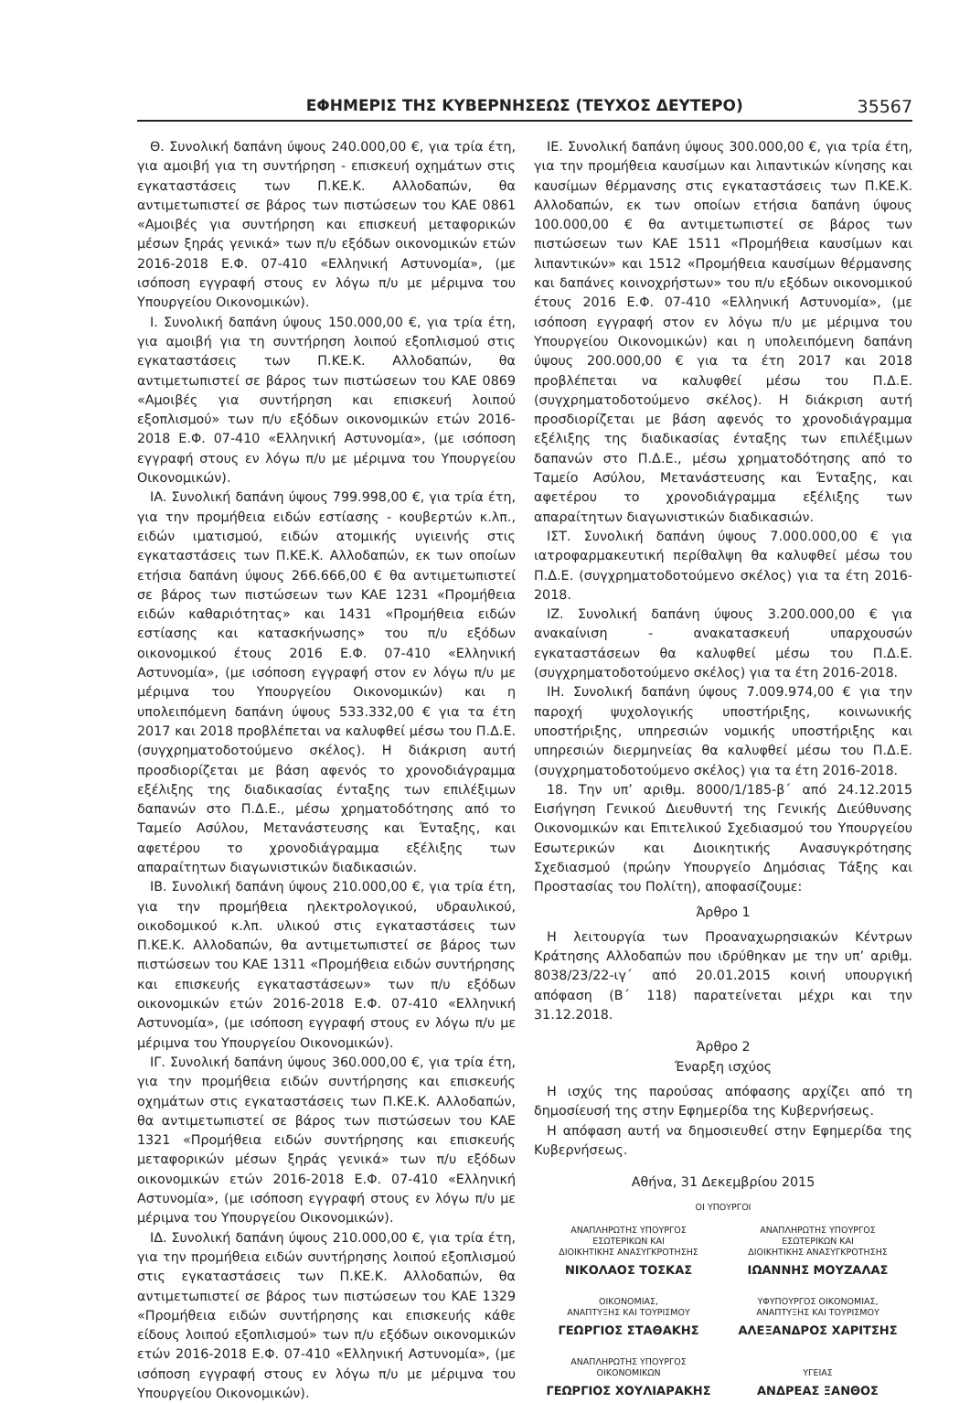ΕΦΗΜΕΡΙΣ ΤΗΣ ΚΥΒΕΡΝΗΣΕΩΣ (ΤΕΥΧΟΣ ΔΕΥΤΕΡΟ) 35567
Θ. Συνολική δαπάνη ύψους 240.000,00 €, για τρία έτη, για αμοιβή για τη συντήρηση - επισκευή οχημάτων στις εγκαταστάσεις των Π.ΚΕ.Κ. Αλλοδαπών, θα αντιμετωπιστεί σε βάρος των πιστώσεων του ΚΑΕ 0861 «Αμοιβές για συντήρηση και επισκευή μεταφορικών μέσων ξηράς γενικά» των π/υ εξόδων οικονομικών ετών 2016-2018 Ε.Φ. 07-410 «Ελληνική Αστυνομία», (με ισόποση εγγραφή στους εν λόγω π/υ με μέριμνα του Υπουργείου Οικονομικών).
Ι. Συνολική δαπάνη ύψους 150.000,00 €, για τρία έτη, για αμοιβή για τη συντήρηση λοιπού εξοπλισμού στις εγκαταστάσεις των Π.ΚΕ.Κ. Αλλοδαπών, θα αντιμετωπιστεί σε βάρος των πιστώσεων του ΚΑΕ 0869 «Αμοιβές για συντήρηση και επισκευή λοιπού εξοπλισμού» των π/υ εξόδων οικονομικών ετών 2016-2018 Ε.Φ. 07-410 «Ελληνική Αστυνομία», (με ισόποση εγγραφή στους εν λόγω π/υ με μέριμνα του Υπουργείου Οικονομικών).
ΙΑ. Συνολική δαπάνη ύψους 799.998,00 €, για τρία έτη, για την προμήθεια ειδών εστίασης - κουβερτών κ.λπ., ειδών ιματισμού, ειδών ατομικής υγιεινής στις εγκαταστάσεις των Π.ΚΕ.Κ. Αλλοδαπών, εκ των οποίων ετήσια δαπάνη ύψους 266.666,00 € θα αντιμετωπιστεί σε βάρος των πιστώσεων των ΚΑΕ 1231 «Προμήθεια ειδών καθαριότητας» και 1431 «Προμήθεια ειδών εστίασης και κατασκήνωσης» του π/υ εξόδων οικονομικού έτους 2016 Ε.Φ. 07-410 «Ελληνική Αστυνομία», (με ισόποση εγγραφή στον εν λόγω π/υ με μέριμνα του Υπουργείου Οικονομικών) και η υπολειπόμενη δαπάνη ύψους 533.332,00 € για τα έτη 2017 και 2018 προβλέπεται να καλυφθεί μέσω του Π.Δ.Ε. (συγχρηματοδοτούμενο σκέλος). Η διάκριση αυτή προσδιορίζεται με βάση αφενός το χρονοδιάγραμμα εξέλιξης της διαδικασίας ένταξης των επιλέξιμων δαπανών στο Π.Δ.Ε., μέσω χρηματοδότησης από το Ταμείο Ασύλου, Μετανάστευσης και Ένταξης, και αφετέρου το χρονοδιάγραμμα εξέλιξης των απαραίτητων διαγωνιστικών διαδικασιών.
ΙΒ. Συνολική δαπάνη ύψους 210.000,00 €, για τρία έτη, για την προμήθεια ηλεκτρολογικού, υδραυλικού, οικοδομικού κ.λπ. υλικού στις εγκαταστάσεις των Π.ΚΕ.Κ. Αλλοδαπών, θα αντιμετωπιστεί σε βάρος των πιστώσεων του ΚΑΕ 1311 «Προμήθεια ειδών συντήρησης και επισκευής εγκαταστάσεων» των π/υ εξόδων οικονομικών ετών 2016-2018 Ε.Φ. 07-410 «Ελληνική Αστυνομία», (με ισόποση εγγραφή στους εν λόγω π/υ με μέριμνα του Υπουργείου Οικονομικών).
ΙΓ. Συνολική δαπάνη ύψους 360.000,00 €, για τρία έτη, για την προμήθεια ειδών συντήρησης και επισκευής οχημάτων στις εγκαταστάσεις των Π.ΚΕ.Κ. Αλλοδαπών, θα αντιμετωπιστεί σε βάρος των πιστώσεων του ΚΑΕ 1321 «Προμήθεια ειδών συντήρησης και επισκευής μεταφορικών μέσων ξηράς γενικά» των π/υ εξόδων οικονομικών ετών 2016-2018 Ε.Φ. 07-410 «Ελληνική Αστυνομία», (με ισόποση εγγραφή στους εν λόγω π/υ με μέριμνα του Υπουργείου Οικονομικών).
ΙΔ. Συνολική δαπάνη ύψους 210.000,00 €, για τρία έτη, για την προμήθεια ειδών συντήρησης λοιπού εξοπλισμού στις εγκαταστάσεις των Π.ΚΕ.Κ. Αλλοδαπών, θα αντιμετωπιστεί σε βάρος των πιστώσεων του ΚΑΕ 1329 «Προμήθεια ειδών συντήρησης και επισκευής κάθε είδους λοιπού εξοπλισμού» των π/υ εξόδων οικονομικών ετών 2016-2018 Ε.Φ. 07-410 «Ελληνική Αστυνομία», (με ισόποση εγγραφή στους εν λόγω π/υ με μέριμνα του Υπουργείου Οικονομικών).
ΙΕ. Συνολική δαπάνη ύψους 300.000,00 €, για τρία έτη, για την προμήθεια καυσίμων και λιπαντικών κίνησης και καυσίμων θέρμανσης στις εγκαταστάσεις των Π.ΚΕ.Κ. Αλλοδαπών, εκ των οποίων ετήσια δαπάνη ύψους 100.000,00 € θα αντιμετωπιστεί σε βάρος των πιστώσεων των ΚΑΕ 1511 «Προμήθεια καυσίμων και λιπαντικών» και 1512 «Προμήθεια καυσίμων θέρμανσης και δαπάνες κοινοχρήστων» του π/υ εξόδων οικονομικού έτους 2016 Ε.Φ. 07-410 «Ελληνική Αστυνομία», (με ισόποση εγγραφή στον εν λόγω π/υ με μέριμνα του Υπουργείου Οικονομικών) και η υπολειπόμενη δαπάνη ύψους 200.000,00 € για τα έτη 2017 και 2018 προβλέπεται να καλυφθεί μέσω του Π.Δ.Ε. (συγχρηματοδοτούμενο σκέλος). Η διάκριση αυτή προσδιορίζεται με βάση αφενός το χρονοδιάγραμμα εξέλιξης της διαδικασίας ένταξης των επιλέξιμων δαπανών στο Π.Δ.Ε., μέσω χρηματοδότησης από το Ταμείο Ασύλου, Μετανάστευσης και Ένταξης, και αφετέρου το χρονοδιάγραμμα εξέλιξης των απαραίτητων διαγωνιστικών διαδικασιών.
ΙΣΤ. Συνολική δαπάνη ύψους 7.000.000,00 € για ιατροφαρμακευτική περίθαλψη θα καλυφθεί μέσω του Π.Δ.Ε. (συγχρηματοδοτούμενο σκέλος) για τα έτη 2016-2018.
ΙΖ. Συνολική δαπάνη ύψους 3.200.000,00 € για ανακαίνιση - ανακατασκευή υπαρχουσών εγκαταστάσεων θα καλυφθεί μέσω του Π.Δ.Ε. (συγχρηματοδοτούμενο σκέλος) για τα έτη 2016-2018.
ΙΗ. Συνολική δαπάνη ύψους 7.009.974,00 € για την παροχή ψυχολογικής υποστήριξης, κοινωνικής υποστήριξης, υπηρεσιών νομικής υποστήριξης και υπηρεσιών διερμηνείας θα καλυφθεί μέσω του Π.Δ.Ε. (συγχρηματοδοτούμενο σκέλος) για τα έτη 2016-2018.
18. Την υπ’ αριθμ. 8000/1/185-β΄ από 24.12.2015 Εισήγηση Γενικού Διευθυντή της Γενικής Διεύθυνσης Οικονομικών και Επιτελικού Σχεδιασμού του Υπουργείου Εσωτερικών και Διοικητικής Ανασυγκρότησης Σχεδιασμού (πρώην Υπουργείο Δημόσιας Τάξης και Προστασίας του Πολίτη), αποφασίζουμε:
Άρθρο 1
Η λειτουργία των Προαναχωρησιακών Κέντρων Κράτησης Αλλοδαπών που ιδρύθηκαν με την υπ’ αριθμ. 8038/23/22-ιγ΄ από 20.01.2015 κοινή υπουργική απόφαση (Β΄ 118) παρατείνεται μέχρι και την 31.12.2018.
Άρθρο 2
Έναρξη ισχύος
Η ισχύς της παρούσας απόφασης αρχίζει από τη δημοσίευσή της στην Εφημερίδα της Κυβερνήσεως.
Η απόφαση αυτή να δημοσιευθεί στην Εφημερίδα της Κυβερνήσεως.
Αθήνα, 31 Δεκεμβρίου 2015
ΟΙ ΥΠΟΥΡΓΟΙ
ΑΝΑΠΛΗΡΩΤΗΣ ΥΠΟΥΡΓΟΣ
ΕΣΩΤΕΡΙΚΩΝ ΚΑΙ
ΔΙΟΙΚΗΤΙΚΗΣ ΑΝΑΣΥΓΚΡΟΤΗΣΗΣ
ΝΙΚΟΛΑΟΣ ΤΟΣΚΑΣ
ΑΝΑΠΛΗΡΩΤΗΣ ΥΠΟΥΡΓΟΣ
ΕΣΩΤΕΡΙΚΩΝ ΚΑΙ
ΔΙΟΙΚΗΤΙΚΗΣ ΑΝΑΣΥΓΚΡΟΤΗΣΗΣ
ΙΩΑΝΝΗΣ ΜΟΥΖΑΛΑΣ
ΟΙΚΟΝΟΜΙΑΣ,
ΑΝΑΠΤΥΞΗΣ ΚΑΙ ΤΟΥΡΙΣΜΟΥ
ΓΕΩΡΓΙΟΣ ΣΤΑΘΑΚΗΣ
ΥΦΥΠΟΥΡΓΟΣ ΟΙΚΟΝΟΜΙΑΣ,
ΑΝΑΠΤΥΞΗΣ ΚΑΙ ΤΟΥΡΙΣΜΟΥ
ΑΛΕΞΑΝΔΡΟΣ ΧΑΡΙΤΣΗΣ
ΑΝΑΠΛΗΡΩΤΗΣ ΥΠΟΥΡΓΟΣ
ΟΙΚΟΝΟΜΙΚΩΝ
ΓΕΩΡΓΙΟΣ ΧΟΥΛΙΑΡΑΚΗΣ
ΥΓΕΙΑΣ
ΑΝΔΡΕΑΣ ΞΑΝΘΟΣ